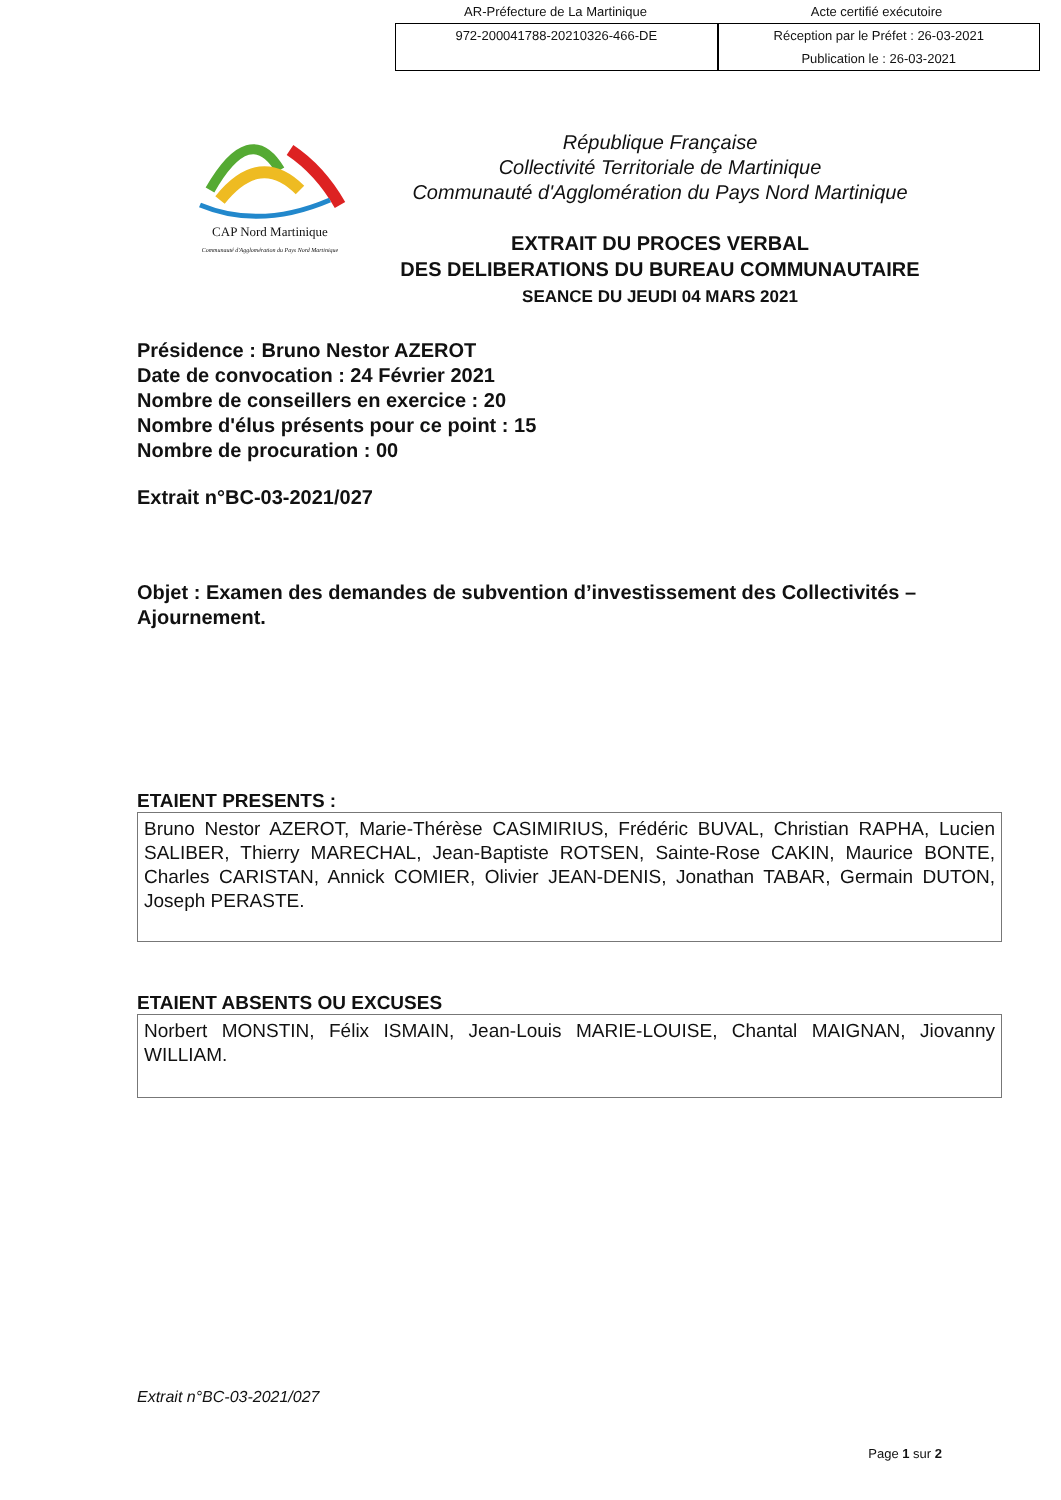AR-Préfecture de La Martinique Acte certifié exécutoire
972-200041788-20210326-466-DE Réception par le Préfet : 26-03-2021
Publication le : 26-03-2021
CAP Nord Martinique
Communauté d'Agglomération du Pays Nord Martinique
République Française
Collectivité Territoriale de Martinique
Communauté d'Agglomération du Pays Nord Martinique
EXTRAIT DU PROCES VERBAL
DES DELIBERATIONS DU BUREAU COMMUNAUTAIRE
SEANCE DU JEUDI 04 MARS 2021
Présidence : Bruno Nestor AZEROT
Date de convocation : 24 Février 2021
Nombre de conseillers en exercice : 20
Nombre d'élus présents pour ce point : 15
Nombre de procuration : 00
Extrait n°BC-03-2021/027
Objet : Examen des demandes de subvention d’investissement des Collectivités – Ajournement.
ETAIENT PRESENTS :
Bruno Nestor AZEROT, Marie-Thérèse CASIMIRIUS, Frédéric BUVAL, Christian RAPHA, Lucien SALIBER, Thierry MARECHAL, Jean-Baptiste ROTSEN, Sainte-Rose CAKIN, Maurice BONTE, Charles CARISTAN, Annick COMIER, Olivier JEAN-DENIS, Jonathan TABAR, Germain DUTON, Joseph PERASTE.
ETAIENT ABSENTS OU EXCUSES
Norbert MONSTIN, Félix ISMAIN, Jean-Louis MARIE-LOUISE, Chantal MAIGNAN, Jiovanny WILLIAM.
Extrait n°BC-03-2021/027
Page 1 sur 2